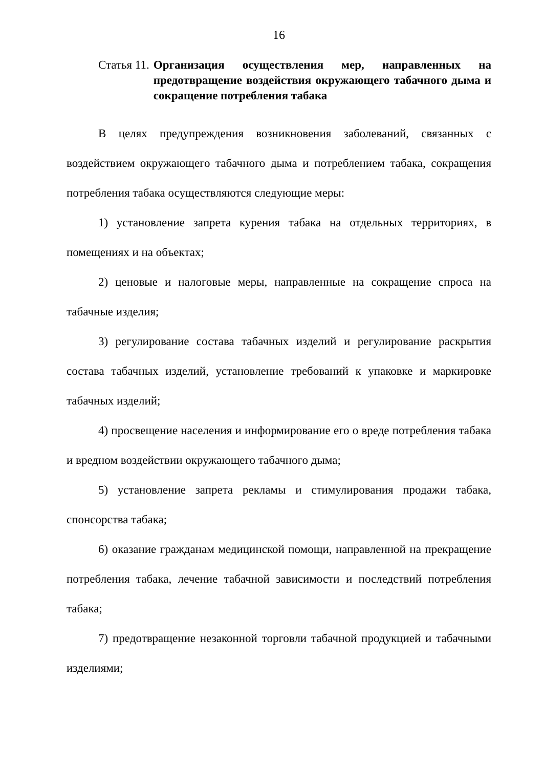16
Статья 11. Организация осуществления мер, направленных на предотвращение воздействия окружающего табачного дыма и сокращение потребления табака
В целях предупреждения возникновения заболеваний, связанных с воздействием окружающего табачного дыма и потреблением табака, сокращения потребления табака осуществляются следующие меры:
1) установление запрета курения табака на отдельных территориях, в помещениях и на объектах;
2) ценовые и налоговые меры, направленные на сокращение спроса на табачные изделия;
3) регулирование состава табачных изделий и регулирование раскрытия состава табачных изделий, установление требований к упаковке и маркировке табачных изделий;
4) просвещение населения и информирование его о вреде потребления табака и вредном воздействии окружающего табачного дыма;
5) установление запрета рекламы и стимулирования продажи табака, спонсорства табака;
6) оказание гражданам медицинской помощи, направленной на прекращение потребления табака, лечение табачной зависимости и последствий потребления табака;
7) предотвращение незаконной торговли табачной продукцией и табачными изделиями;